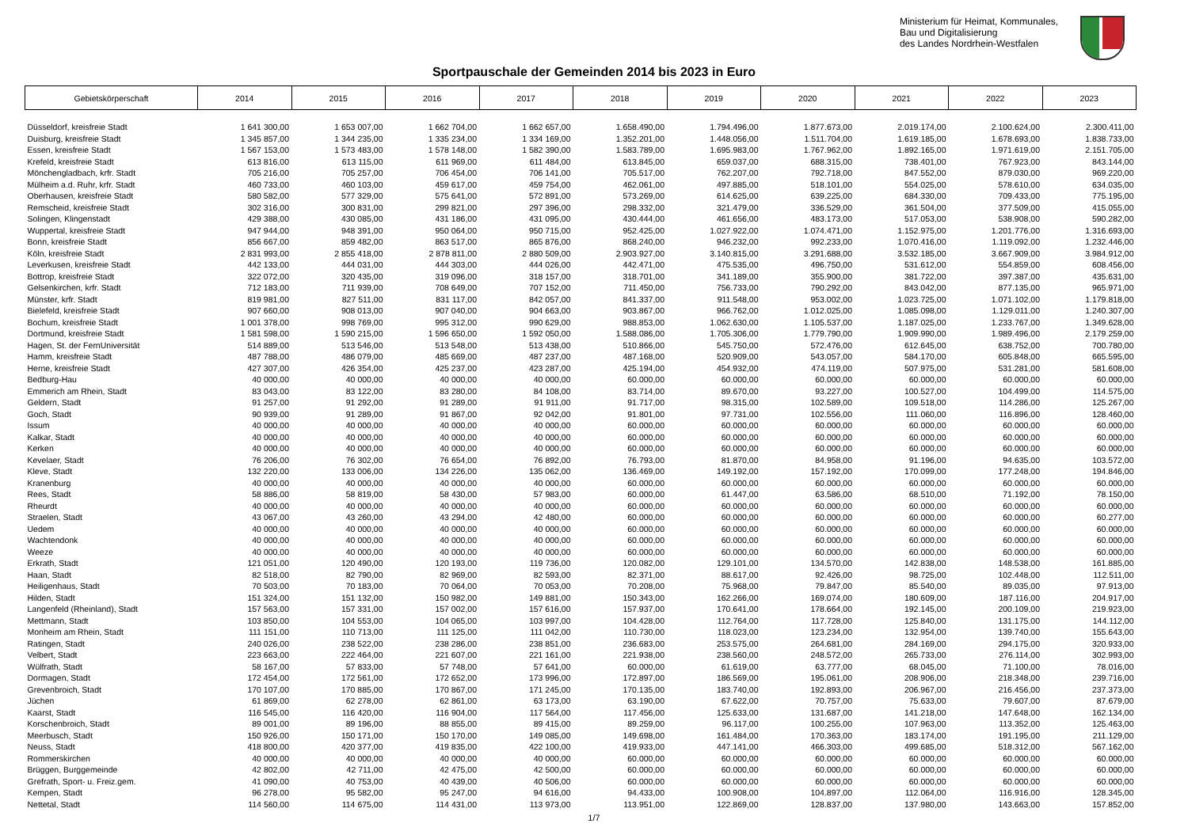Ministerium für Heimat, Kommunales,
Bau und Digitalisierung
des Landes Nordrhein-Westfalen
Sportpauschale der Gemeinden 2014 bis 2023 in Euro
| Gebietskörperschaft | 2014 | 2015 | 2016 | 2017 | 2018 | 2019 | 2020 | 2021 | 2022 | 2023 |
| --- | --- | --- | --- | --- | --- | --- | --- | --- | --- | --- |
| Düsseldorf, kreisfreie Stadt | 1 641 300,00 | 1 653 007,00 | 1 662 704,00 | 1 662 657,00 | 1.658.490,00 | 1.794.496,00 | 1.877.673,00 | 2.019.174,00 | 2.100.624,00 | 2.300.411,00 |
| Duisburg, kreisfreie Stadt | 1 345 857,00 | 1 344 235,00 | 1 335 234,00 | 1 334 169,00 | 1.352.201,00 | 1.448.056,00 | 1.511.704,00 | 1.619.185,00 | 1.678.693,00 | 1.838.733,00 |
| Essen, kreisfreie Stadt | 1 567 153,00 | 1 573 483,00 | 1 578 148,00 | 1 582 390,00 | 1.583.789,00 | 1.695.983,00 | 1.767.962,00 | 1.892.165,00 | 1.971.619,00 | 2.151.705,00 |
| Krefeld, kreisfreie Stadt | 613 816,00 | 613 115,00 | 611 969,00 | 611 484,00 | 613.845,00 | 659.037,00 | 688.315,00 | 738.401,00 | 767.923,00 | 843.144,00 |
| Mönchengladbach, krfr. Stadt | 705 216,00 | 705 257,00 | 706 454,00 | 706 141,00 | 705.517,00 | 762.207,00 | 792.718,00 | 847.552,00 | 879.030,00 | 969.220,00 |
| Mülheim a.d. Ruhr, krfr. Stadt | 460 733,00 | 460 103,00 | 459 617,00 | 459 754,00 | 462.061,00 | 497.885,00 | 518.101,00 | 554.025,00 | 578.610,00 | 634.035,00 |
| Oberhausen, kreisfreie Stadt | 580 582,00 | 577 329,00 | 575 641,00 | 572 891,00 | 573.269,00 | 614.625,00 | 639.225,00 | 684.330,00 | 709.433,00 | 775.195,00 |
| Remscheid, kreisfreie Stadt | 302 316,00 | 300 831,00 | 299 821,00 | 297 396,00 | 298.332,00 | 321.479,00 | 336.529,00 | 361.504,00 | 377.509,00 | 415.055,00 |
| Solingen, Klingenstadt | 429 388,00 | 430 085,00 | 431 186,00 | 431 095,00 | 430.444,00 | 461.656,00 | 483.173,00 | 517.053,00 | 538.908,00 | 590.282,00 |
| Wuppertal, kreisfreie Stadt | 947 944,00 | 948 391,00 | 950 064,00 | 950 715,00 | 952.425,00 | 1.027.922,00 | 1.074.471,00 | 1.152.975,00 | 1.201.776,00 | 1.316.693,00 |
| Bonn, kreisfreie Stadt | 856 667,00 | 859 482,00 | 863 517,00 | 865 876,00 | 868.240,00 | 946.232,00 | 992.233,00 | 1.070.416,00 | 1.119.092,00 | 1.232.446,00 |
| Köln, kreisfreie Stadt | 2 831 993,00 | 2 855 418,00 | 2 878 811,00 | 2 880 509,00 | 2.903.927,00 | 3.140.815,00 | 3.291.688,00 | 3.532.185,00 | 3.667.909,00 | 3.984.912,00 |
| Leverkusen, kreisfreie Stadt | 442 133,00 | 444 031,00 | 444 303,00 | 444 026,00 | 442.471,00 | 475.535,00 | 496.750,00 | 531.612,00 | 554.859,00 | 608.456,00 |
| Bottrop, kreisfreie Stadt | 322 072,00 | 320 435,00 | 319 096,00 | 318 157,00 | 318.701,00 | 341.189,00 | 355.900,00 | 381.722,00 | 397.387,00 | 435.631,00 |
| Gelsenkirchen, krfr. Stadt | 712 183,00 | 711 939,00 | 708 649,00 | 707 152,00 | 711.450,00 | 756.733,00 | 790.292,00 | 843.042,00 | 877.135,00 | 965.971,00 |
| Münster, krfr. Stadt | 819 981,00 | 827 511,00 | 831 117,00 | 842 057,00 | 841.337,00 | 911.548,00 | 953.002,00 | 1.023.725,00 | 1.071.102,00 | 1.179.818,00 |
| Bielefeld, kreisfreie Stadt | 907 660,00 | 908 013,00 | 907 040,00 | 904 663,00 | 903.867,00 | 966.762,00 | 1.012.025,00 | 1.085.098,00 | 1.129.011,00 | 1.240.307,00 |
| Bochum, kreisfreie Stadt | 1 001 378,00 | 998 769,00 | 995 312,00 | 990 629,00 | 988.853,00 | 1.062.630,00 | 1.105.537,00 | 1.187.025,00 | 1.233.767,00 | 1.349.628,00 |
| Dortmund, kreisfreie Stadt | 1 581 598,00 | 1 590 215,00 | 1 596 650,00 | 1 592 050,00 | 1.588.086,00 | 1.705.306,00 | 1.779.790,00 | 1.909.990,00 | 1.989.496,00 | 2.179.259,00 |
| Hagen, St. der FernUniversität | 514 889,00 | 513 546,00 | 513 548,00 | 513 438,00 | 510.866,00 | 545.750,00 | 572.476,00 | 612.645,00 | 638.752,00 | 700.780,00 |
| Hamm, kreisfreie Stadt | 487 788,00 | 486 079,00 | 485 669,00 | 487 237,00 | 487.168,00 | 520.909,00 | 543.057,00 | 584.170,00 | 605.848,00 | 665.595,00 |
| Herne, kreisfreie Stadt | 427 307,00 | 426 354,00 | 425 237,00 | 423 287,00 | 425.194,00 | 454.932,00 | 474.119,00 | 507.975,00 | 531.281,00 | 581.608,00 |
| Bedburg-Hau | 40 000,00 | 40 000,00 | 40 000,00 | 40 000,00 | 60.000,00 | 60.000,00 | 60.000,00 | 60.000,00 | 60.000,00 | 60.000,00 |
| Emmerich am Rhein, Stadt | 83 043,00 | 83 122,00 | 83 280,00 | 84 108,00 | 83.714,00 | 89.670,00 | 93.227,00 | 100.527,00 | 104.499,00 | 114.575,00 |
| Geldern, Stadt | 91 257,00 | 91 292,00 | 91 289,00 | 91 911,00 | 91.717,00 | 98.315,00 | 102.589,00 | 109.518,00 | 114.286,00 | 125.267,00 |
| Goch, Stadt | 90 939,00 | 91 289,00 | 91 867,00 | 92 042,00 | 91.801,00 | 97.731,00 | 102.556,00 | 111.060,00 | 116.896,00 | 128.460,00 |
| Issum | 40 000,00 | 40 000,00 | 40 000,00 | 40 000,00 | 60.000,00 | 60.000,00 | 60.000,00 | 60.000,00 | 60.000,00 | 60.000,00 |
| Kalkar, Stadt | 40 000,00 | 40 000,00 | 40 000,00 | 40 000,00 | 60.000,00 | 60.000,00 | 60.000,00 | 60.000,00 | 60.000,00 | 60.000,00 |
| Kerken | 40 000,00 | 40 000,00 | 40 000,00 | 40 000,00 | 60.000,00 | 60.000,00 | 60.000,00 | 60.000,00 | 60.000,00 | 60.000,00 |
| Kevelaer, Stadt | 76 206,00 | 76 302,00 | 76 654,00 | 76 892,00 | 76.793,00 | 81.870,00 | 84.958,00 | 91.196,00 | 94.635,00 | 103.572,00 |
| Kleve, Stadt | 132 220,00 | 133 006,00 | 134 226,00 | 135 062,00 | 136.469,00 | 149.192,00 | 157.192,00 | 170.099,00 | 177.248,00 | 194.846,00 |
| Kranenburg | 40 000,00 | 40 000,00 | 40 000,00 | 40 000,00 | 60.000,00 | 60.000,00 | 60.000,00 | 60.000,00 | 60.000,00 | 60.000,00 |
| Rees, Stadt | 58 886,00 | 58 819,00 | 58 430,00 | 57 983,00 | 60.000,00 | 61.447,00 | 63.586,00 | 68.510,00 | 71.192,00 | 78.150,00 |
| Rheurdt | 40 000,00 | 40 000,00 | 40 000,00 | 40 000,00 | 60.000,00 | 60.000,00 | 60.000,00 | 60.000,00 | 60.000,00 | 60.000,00 |
| Straelen, Stadt | 43 067,00 | 43 260,00 | 43 294,00 | 42 480,00 | 60.000,00 | 60.000,00 | 60.000,00 | 60.000,00 | 60.000,00 | 60.277,00 |
| Uedem | 40 000,00 | 40 000,00 | 40 000,00 | 40 000,00 | 60.000,00 | 60.000,00 | 60.000,00 | 60.000,00 | 60.000,00 | 60.000,00 |
| Wachtendonk | 40 000,00 | 40 000,00 | 40 000,00 | 40 000,00 | 60.000,00 | 60.000,00 | 60.000,00 | 60.000,00 | 60.000,00 | 60.000,00 |
| Weeze | 40 000,00 | 40 000,00 | 40 000,00 | 40 000,00 | 60.000,00 | 60.000,00 | 60.000,00 | 60.000,00 | 60.000,00 | 60.000,00 |
| Erkrath, Stadt | 121 051,00 | 120 490,00 | 120 193,00 | 119 736,00 | 120.082,00 | 129.101,00 | 134.570,00 | 142.838,00 | 148.538,00 | 161.885,00 |
| Haan, Stadt | 82 518,00 | 82 790,00 | 82 969,00 | 82 593,00 | 82.371,00 | 88.617,00 | 92.426,00 | 98.725,00 | 102.448,00 | 112.511,00 |
| Heiligenhaus, Stadt | 70 503,00 | 70 183,00 | 70 064,00 | 70 053,00 | 70.208,00 | 75.968,00 | 79.847,00 | 85.540,00 | 89.035,00 | 97.913,00 |
| Hilden, Stadt | 151 324,00 | 151 132,00 | 150 982,00 | 149 881,00 | 150.343,00 | 162.266,00 | 169.074,00 | 180.609,00 | 187.116,00 | 204.917,00 |
| Langenfeld (Rheinland), Stadt | 157 563,00 | 157 331,00 | 157 002,00 | 157 616,00 | 157.937,00 | 170.641,00 | 178.664,00 | 192.145,00 | 200.109,00 | 219.923,00 |
| Mettmann, Stadt | 103 850,00 | 104 553,00 | 104 065,00 | 103 997,00 | 104.428,00 | 112.764,00 | 117.728,00 | 125.840,00 | 131.175,00 | 144.112,00 |
| Monheim am Rhein, Stadt | 111 151,00 | 110 713,00 | 111 125,00 | 111 042,00 | 110.730,00 | 118.023,00 | 123.234,00 | 132.954,00 | 139.740,00 | 155.643,00 |
| Ratingen, Stadt | 240 026,00 | 238 522,00 | 238 286,00 | 238 851,00 | 236.683,00 | 253.575,00 | 264.681,00 | 284.169,00 | 294.175,00 | 320.933,00 |
| Velbert, Stadt | 223 663,00 | 222 464,00 | 221 607,00 | 221 161,00 | 221.938,00 | 238.560,00 | 248.572,00 | 265.733,00 | 276.114,00 | 302.993,00 |
| Wülfrath, Stadt | 58 167,00 | 57 833,00 | 57 748,00 | 57 641,00 | 60.000,00 | 61.619,00 | 63.777,00 | 68.045,00 | 71.100,00 | 78.016,00 |
| Dormagen, Stadt | 172 454,00 | 172 561,00 | 172 652,00 | 173 996,00 | 172.897,00 | 186.569,00 | 195.061,00 | 208.906,00 | 218.348,00 | 239.716,00 |
| Grevenbroich, Stadt | 170 107,00 | 170 885,00 | 170 867,00 | 171 245,00 | 170.135,00 | 183.740,00 | 192.893,00 | 206.967,00 | 216.456,00 | 237.373,00 |
| Jüchen | 61 869,00 | 62 278,00 | 62 861,00 | 63 173,00 | 63.190,00 | 67.622,00 | 70.757,00 | 75.633,00 | 79.607,00 | 87.679,00 |
| Kaarst, Stadt | 116 545,00 | 116 420,00 | 116 904,00 | 117 564,00 | 117.456,00 | 125.633,00 | 131.687,00 | 141.218,00 | 147.648,00 | 162.134,00 |
| Korschenbroich, Stadt | 89 001,00 | 89 196,00 | 88 855,00 | 89 415,00 | 89.259,00 | 96.117,00 | 100.255,00 | 107.963,00 | 113.352,00 | 125.463,00 |
| Meerbusch, Stadt | 150 926,00 | 150 171,00 | 150 170,00 | 149 085,00 | 149.698,00 | 161.484,00 | 170.363,00 | 183.174,00 | 191.195,00 | 211.129,00 |
| Neuss, Stadt | 418 800,00 | 420 377,00 | 419 835,00 | 422 100,00 | 419.933,00 | 447.141,00 | 466.303,00 | 499.685,00 | 518.312,00 | 567.162,00 |
| Rommerskirchen | 40 000,00 | 40 000,00 | 40 000,00 | 40 000,00 | 60.000,00 | 60.000,00 | 60.000,00 | 60.000,00 | 60.000,00 | 60.000,00 |
| Brüggen, Burggemeinde | 42 802,00 | 42 711,00 | 42 475,00 | 42 500,00 | 60.000,00 | 60.000,00 | 60.000,00 | 60.000,00 | 60.000,00 | 60.000,00 |
| Grefrath, Sport- u. Freiz.gem. | 41 090,00 | 40 753,00 | 40 439,00 | 40 506,00 | 60.000,00 | 60.000,00 | 60.000,00 | 60.000,00 | 60.000,00 | 60.000,00 |
| Kempen, Stadt | 96 278,00 | 95 582,00 | 95 247,00 | 94 616,00 | 94.433,00 | 100.908,00 | 104.897,00 | 112.064,00 | 116.916,00 | 128.345,00 |
| Nettetal, Stadt | 114 560,00 | 114 675,00 | 114 431,00 | 113 973,00 | 113.951,00 | 122.869,00 | 128.837,00 | 137.980,00 | 143.663,00 | 157.852,00 |
1/7